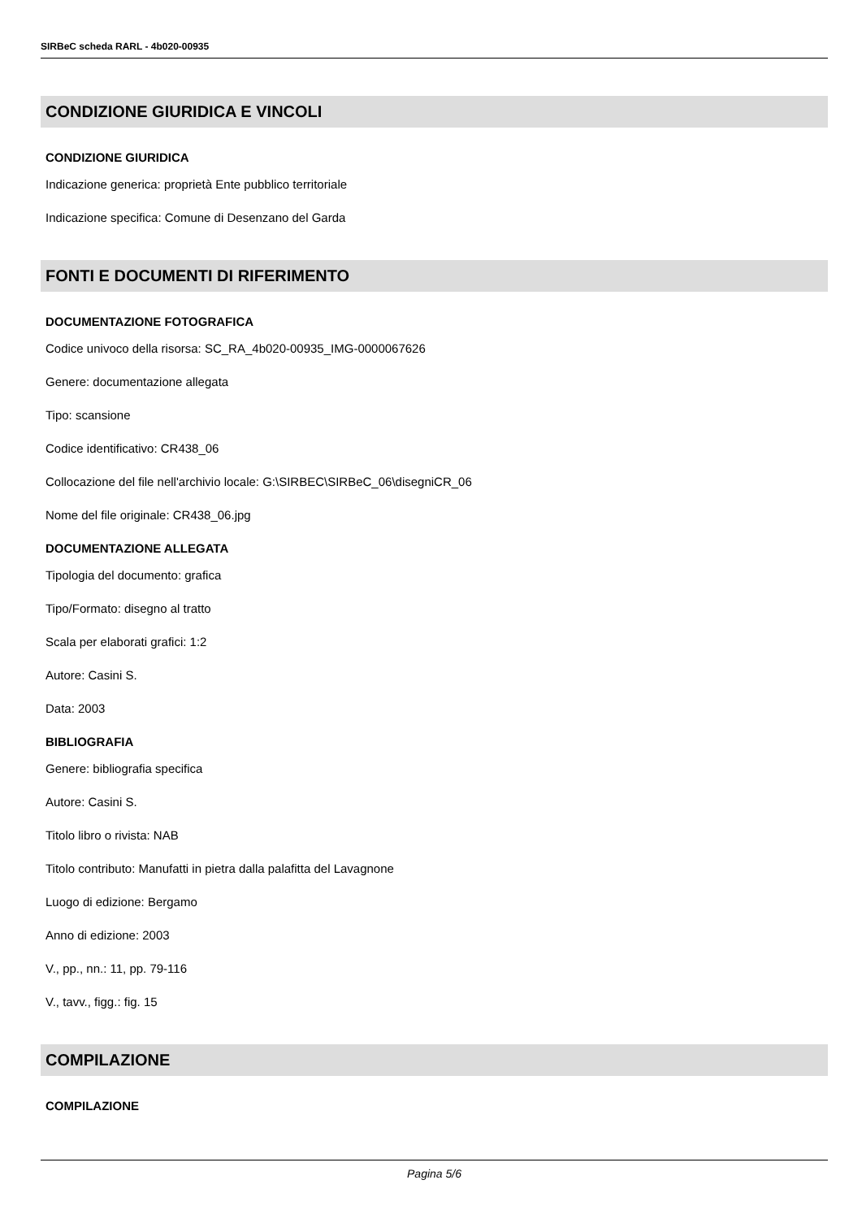SIRBeC scheda RARL - 4b020-00935
CONDIZIONE GIURIDICA E VINCOLI
CONDIZIONE GIURIDICA
Indicazione generica: proprietà Ente pubblico territoriale
Indicazione specifica: Comune di Desenzano del Garda
FONTI E DOCUMENTI DI RIFERIMENTO
DOCUMENTAZIONE FOTOGRAFICA
Codice univoco della risorsa: SC_RA_4b020-00935_IMG-0000067626
Genere: documentazione allegata
Tipo: scansione
Codice identificativo: CR438_06
Collocazione del file nell'archivio locale: G:\SIRBEC\SIRBeC_06\disegniCR_06
Nome del file originale: CR438_06.jpg
DOCUMENTAZIONE ALLEGATA
Tipologia del documento: grafica
Tipo/Formato: disegno al tratto
Scala per elaborati grafici: 1:2
Autore: Casini S.
Data: 2003
BIBLIOGRAFIA
Genere: bibliografia specifica
Autore: Casini S.
Titolo libro o rivista: NAB
Titolo contributo: Manufatti in pietra dalla palafitta del Lavagnone
Luogo di edizione: Bergamo
Anno di edizione: 2003
V., pp., nn.: 11, pp. 79-116
V., tavv., figg.: fig. 15
COMPILAZIONE
COMPILAZIONE
Pagina 5/6